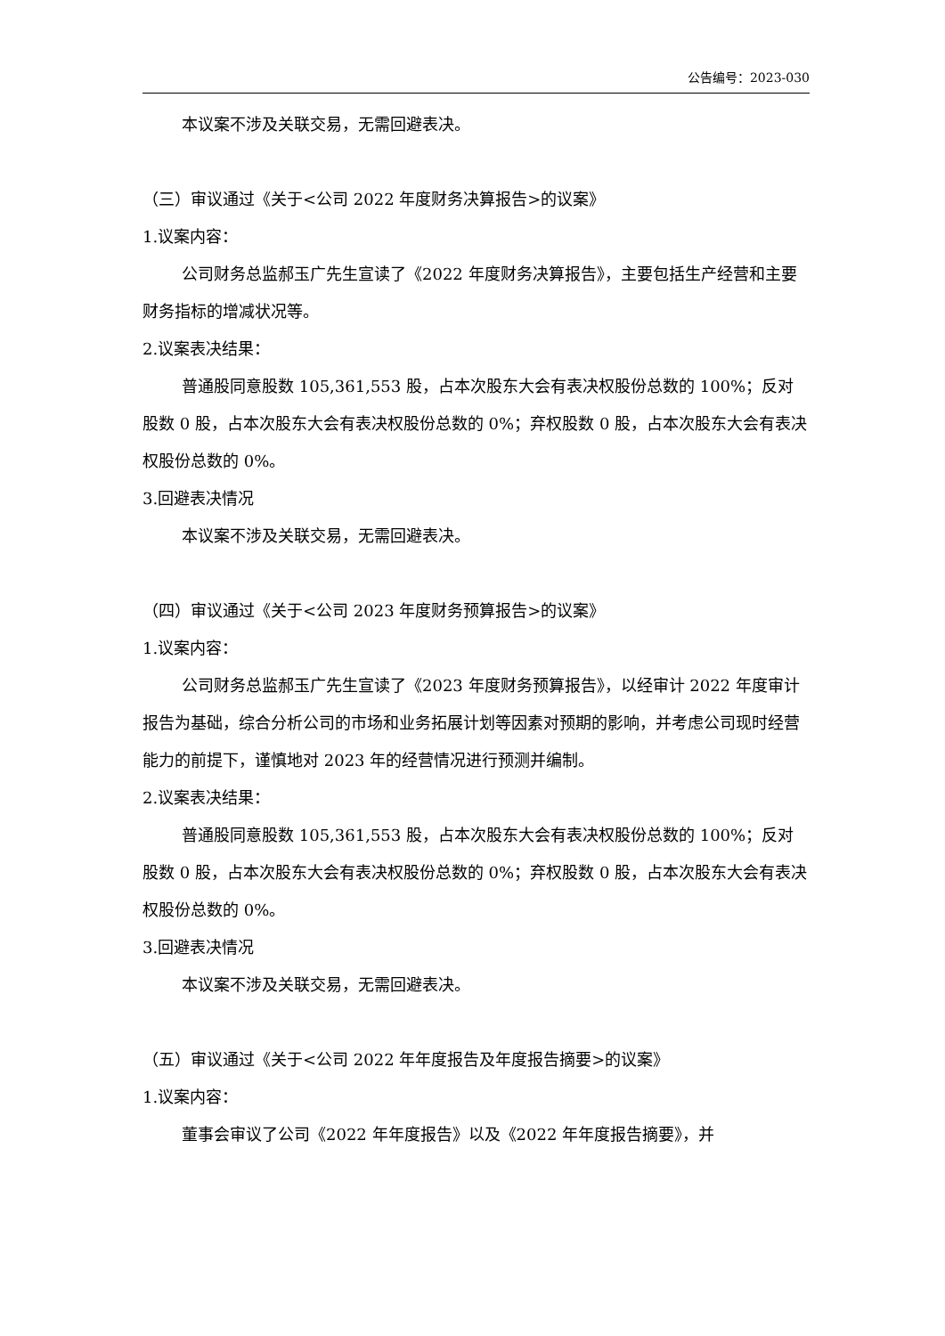公告编号：2023-030
本议案不涉及关联交易，无需回避表决。
（三）审议通过《关于<公司 2022 年度财务决算报告>的议案》
1.议案内容：
公司财务总监郝玉广先生宣读了《2022 年度财务决算报告》，主要包括生产经营和主要财务指标的增减状况等。
2.议案表决结果：
普通股同意股数 105,361,553 股，占本次股东大会有表决权股份总数的 100%；反对股数 0 股，占本次股东大会有表决权股份总数的 0%；弃权股数 0 股，占本次股东大会有表决权股份总数的 0%。
3.回避表决情况
本议案不涉及关联交易，无需回避表决。
（四）审议通过《关于<公司 2023 年度财务预算报告>的议案》
1.议案内容：
公司财务总监郝玉广先生宣读了《2023 年度财务预算报告》，以经审计 2022 年度审计报告为基础，综合分析公司的市场和业务拓展计划等因素对预期的影响，并考虑公司现时经营能力的前提下，谨慎地对 2023 年的经营情况进行预测并编制。
2.议案表决结果：
普通股同意股数 105,361,553 股，占本次股东大会有表决权股份总数的 100%；反对股数 0 股，占本次股东大会有表决权股份总数的 0%；弃权股数 0 股，占本次股东大会有表决权股份总数的 0%。
3.回避表决情况
本议案不涉及关联交易，无需回避表决。
（五）审议通过《关于<公司 2022 年年度报告及年度报告摘要>的议案》
1.议案内容：
董事会审议了公司《2022 年年度报告》以及《2022 年年度报告摘要》，并